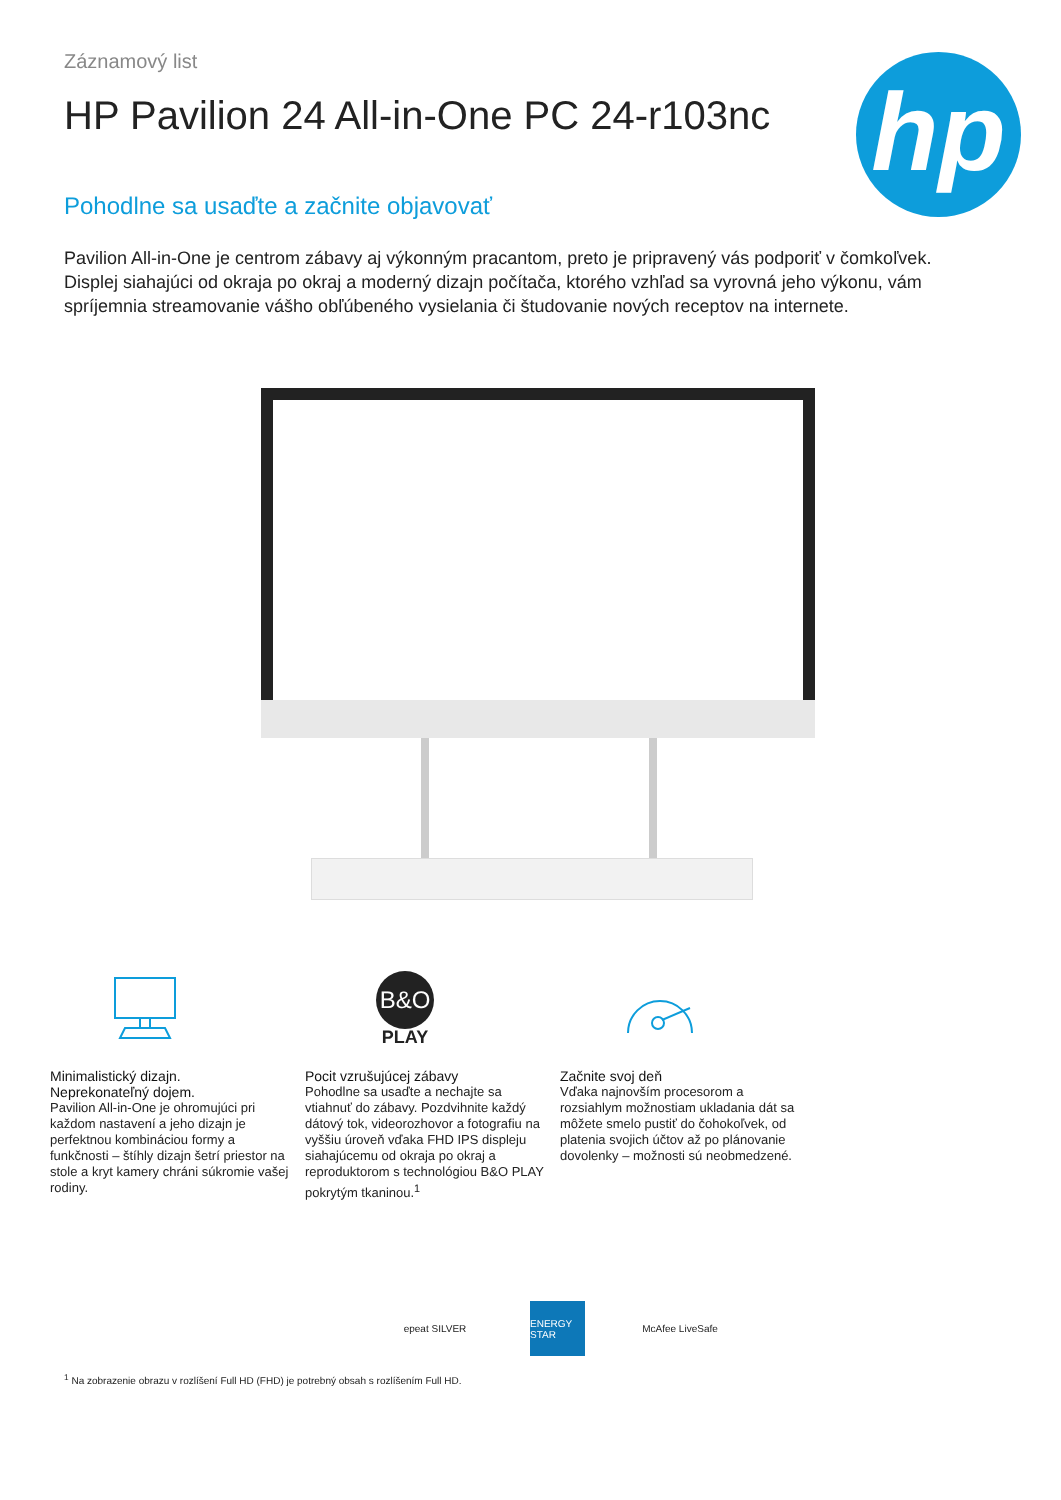Záznamový list
HP Pavilion 24 All-in-One PC 24-r103nc
hp
Pohodlne sa usaďte a začnite objavovať
Pavilion All-in-One je centrom zábavy aj výkonným pracantom, preto je pripravený vás podporiť v čomkoľvek. Displej siahajúci od okraja po okraj a moderný dizajn počítača, ktorého vzhľad sa vyrovná jeho výkonu, vám spríjemnia streamovanie vášho obľúbeného vysielania či študovanie nových receptov na internete.
Minimalistický dizajn.
Neprekonateľný dojem.
Pavilion All-in-One je ohromujúci pri každom nastavení a jeho dizajn je perfektnou kombináciou formy a funkčnosti – štíhly dizajn šetrí priestor na stole a kryt kamery chráni súkromie vašej rodiny.
B&O
PLAY
Pocit vzrušujúcej zábavy
Pohodlne sa usaďte a nechajte sa vtiahnuť do zábavy. Pozdvihnite každý dátový tok, videorozhovor a fotografiu na vyššiu úroveň vďaka FHD IPS displeju siahajúcemu od okraja po okraj a reproduktorom s technológiou B&O PLAY pokrytým tkaninou.<sup>1</sup>
Začnite svoj deň
Vďaka najnovším procesorom a rozsiahlym možnostiam ukladania dát sa môžete smelo pustiť do čohokoľvek, od platenia svojich účtov až po plánovanie dovolenky – možnosti sú neobmedzené.
epeat SILVER ENERGY STAR
McAfee LiveSafe
<sup>1</sup> Na zobrazenie obrazu v rozlíšení Full HD (FHD) je potrebný obsah s rozlíšením Full HD.